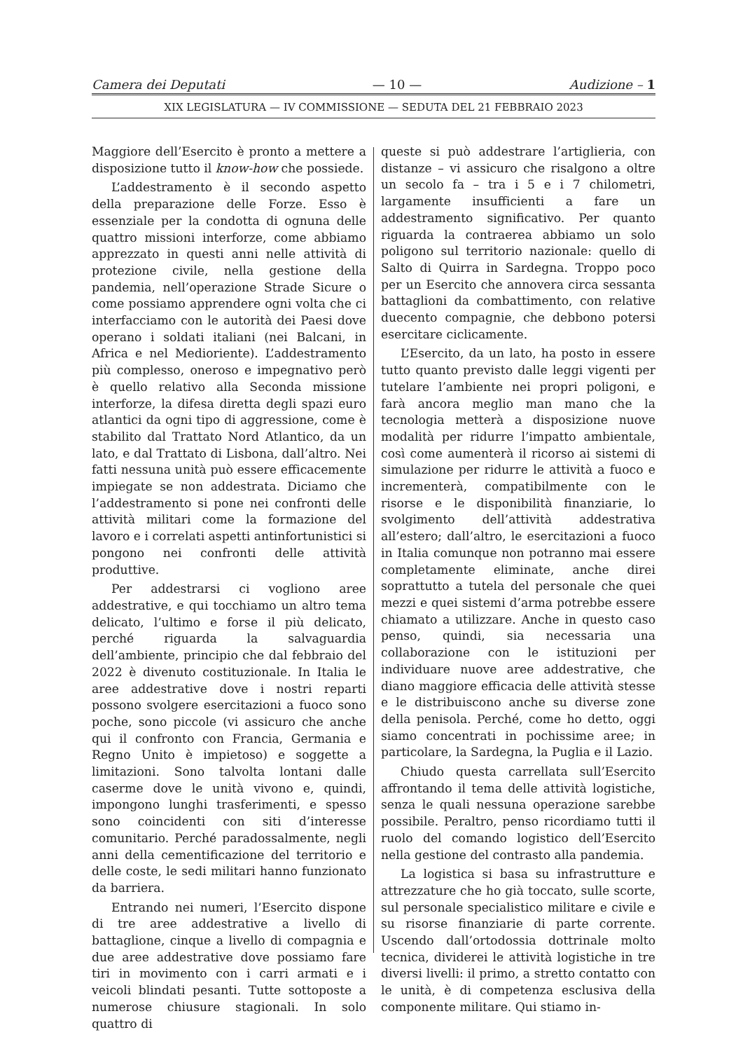Camera dei Deputati — 10 — Audizione – 1
XIX LEGISLATURA — IV COMMISSIONE — SEDUTA DEL 21 FEBBRAIO 2023
Maggiore dell’Esercito è pronto a mettere a disposizione tutto il know-how che possiede.
L’addestramento è il secondo aspetto della preparazione delle Forze. Esso è essenziale per la condotta di ognuna delle quattro missioni interforze, come abbiamo apprezzato in questi anni nelle attività di protezione civile, nella gestione della pandemia, nell’operazione Strade Sicure o come possiamo apprendere ogni volta che ci interfacciamo con le autorità dei Paesi dove operano i soldati italiani (nei Balcani, in Africa e nel Medioriente). L’addestramento più complesso, oneroso e impegnativo però è quello relativo alla Seconda missione interforze, la difesa diretta degli spazi euro atlantici da ogni tipo di aggressione, come è stabilito dal Trattato Nord Atlantico, da un lato, e dal Trattato di Lisbona, dall’altro. Nei fatti nessuna unità può essere efficacemente impiegate se non addestrata. Diciamo che l’addestramento si pone nei confronti delle attività militari come la formazione del lavoro e i correlati aspetti antinfortunistici si pongono nei confronti delle attività produttive.
Per addestrarsi ci vogliono aree addestrative, e qui tocchiamo un altro tema delicato, l’ultimo e forse il più delicato, perché riguarda la salvaguardia dell’ambiente, principio che dal febbraio del 2022 è divenuto costituzionale. In Italia le aree addestrative dove i nostri reparti possono svolgere esercitazioni a fuoco sono poche, sono piccole (vi assicuro che anche qui il confronto con Francia, Germania e Regno Unito è impietoso) e soggette a limitazioni. Sono talvolta lontani dalle caserme dove le unità vivono e, quindi, impongono lunghi trasferimenti, e spesso sono coincidenti con siti d’interesse comunitario. Perché paradossalmente, negli anni della cementificazione del territorio e delle coste, le sedi militari hanno funzionato da barriera.
Entrando nei numeri, l’Esercito dispone di tre aree addestrative a livello di battaglione, cinque a livello di compagnia e due aree addestrative dove possiamo fare tiri in movimento con i carri armati e i veicoli blindati pesanti. Tutte sottoposte a numerose chiusure stagionali. In solo quattro di
queste si può addestrare l’artiglieria, con distanze – vi assicuro che risalgono a oltre un secolo fa – tra i 5 e i 7 chilometri, largamente insufficienti a fare un addestramento significativo. Per quanto riguarda la contraerea abbiamo un solo poligono sul territorio nazionale: quello di Salto di Quirra in Sardegna. Troppo poco per un Esercito che annovera circa sessanta battaglioni da combattimento, con relative duecento compagnie, che debbono potersi esercitare ciclicamente.
L’Esercito, da un lato, ha posto in essere tutto quanto previsto dalle leggi vigenti per tutelare l’ambiente nei propri poligoni, e farà ancora meglio man mano che la tecnologia metterà a disposizione nuove modalità per ridurre l’impatto ambientale, così come aumenterà il ricorso ai sistemi di simulazione per ridurre le attività a fuoco e incrementerà, compatibilmente con le risorse e le disponibilità finanziarie, lo svolgimento dell’attività addestrativa all’estero; dall’altro, le esercitazioni a fuoco in Italia comunque non potranno mai essere completamente eliminate, anche direi soprattutto a tutela del personale che quei mezzi e quei sistemi d’arma potrebbe essere chiamato a utilizzare. Anche in questo caso penso, quindi, sia necessaria una collaborazione con le istituzioni per individuare nuove aree addestrative, che diano maggiore efficacia delle attività stesse e le distribuiscono anche su diverse zone della penisola. Perché, come ho detto, oggi siamo concentrati in pochissime aree; in particolare, la Sardegna, la Puglia e il Lazio.
Chiudo questa carrellata sull’Esercito affrontando il tema delle attività logistiche, senza le quali nessuna operazione sarebbe possibile. Peraltro, penso ricordiamo tutti il ruolo del comando logistico dell’Esercito nella gestione del contrasto alla pandemia.
La logistica si basa su infrastrutture e attrezzature che ho già toccato, sulle scorte, sul personale specialistico militare e civile e su risorse finanziarie di parte corrente. Uscendo dall’ortodossia dottrinale molto tecnica, dividerei le attività logistiche in tre diversi livelli: il primo, a stretto contatto con le unità, è di competenza esclusiva della componente militare. Qui stiamo in-